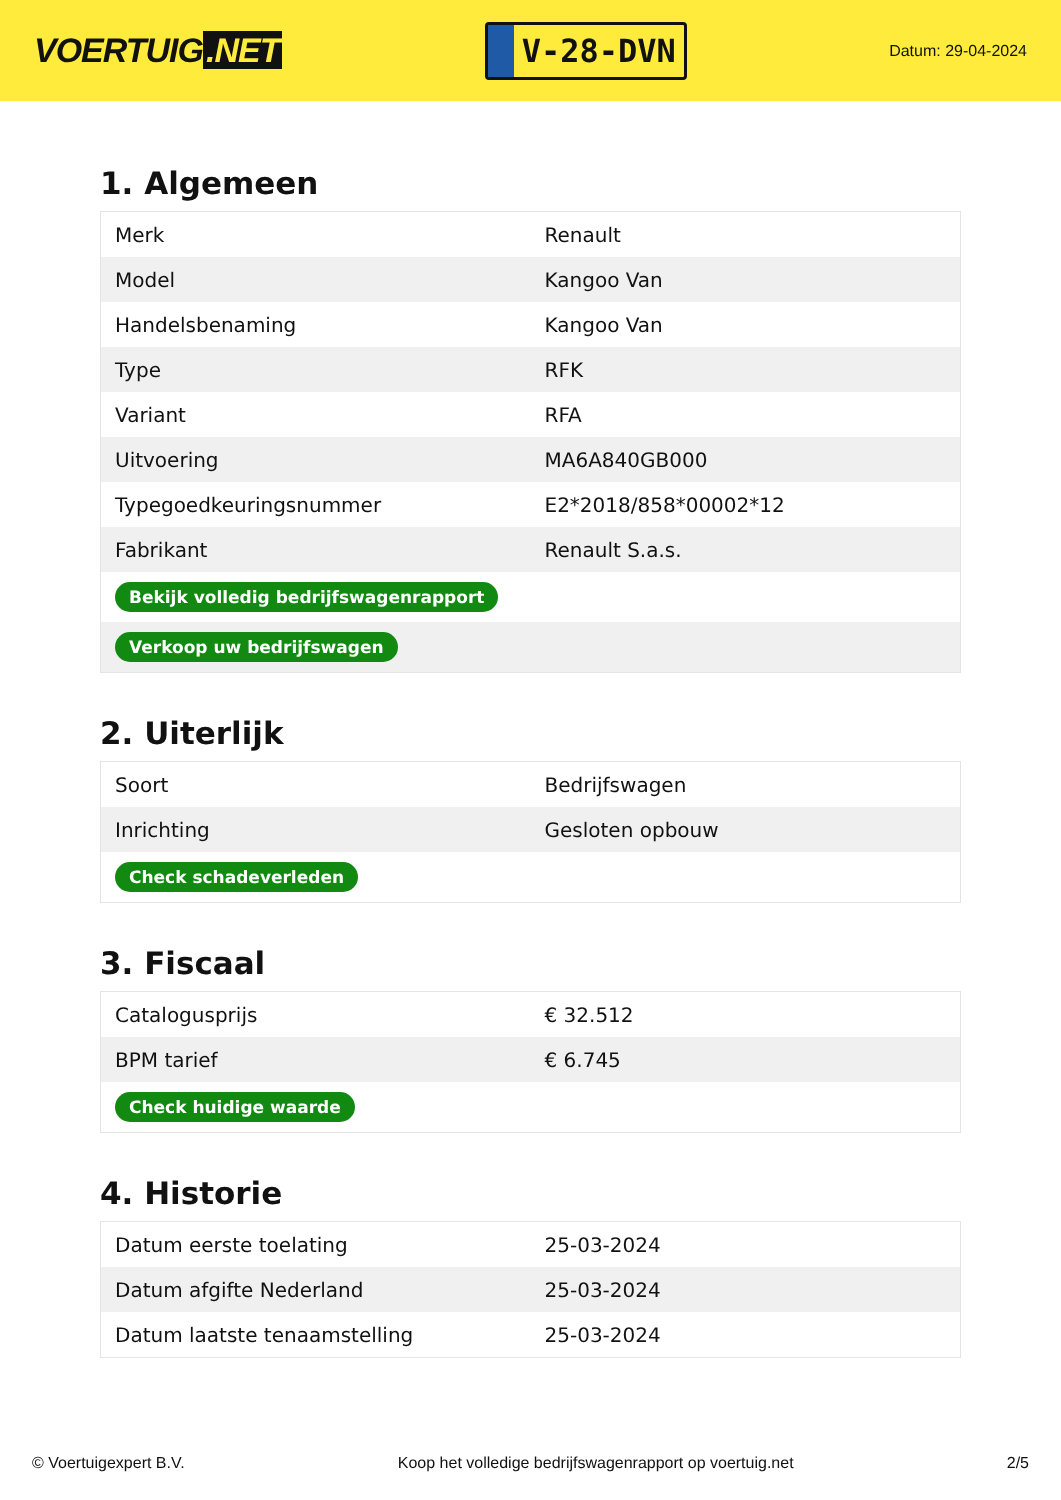VOERTUIG.NET
V-28-DVN
Datum: 29-04-2024
1. Algemeen
| Merk | Renault |
| Model | Kangoo Van |
| Handelsbenaming | Kangoo Van |
| Type | RFK |
| Variant | RFA |
| Uitvoering | MA6A840GB000 |
| Typegoedkeuringsnummer | E2*2018/858*00002*12 |
| Fabrikant | Renault S.a.s. |
| Bekijk volledig bedrijfswagenrapport | |
| Verkoop uw bedrijfswagen | |
2. Uiterlijk
| Soort | Bedrijfswagen |
| Inrichting | Gesloten opbouw |
| Check schadeverleden | |
3. Fiscaal
| Catalogusprijs | € 32.512 |
| BPM tarief | € 6.745 |
| Check huidige waarde | |
4. Historie
| Datum eerste toelating | 25-03-2024 |
| Datum afgifte Nederland | 25-03-2024 |
| Datum laatste tenaamstelling | 25-03-2024 |
© Voertuigexpert B.V. Koop het volledige bedrijfswagenrapport op voertuig.net 2/5